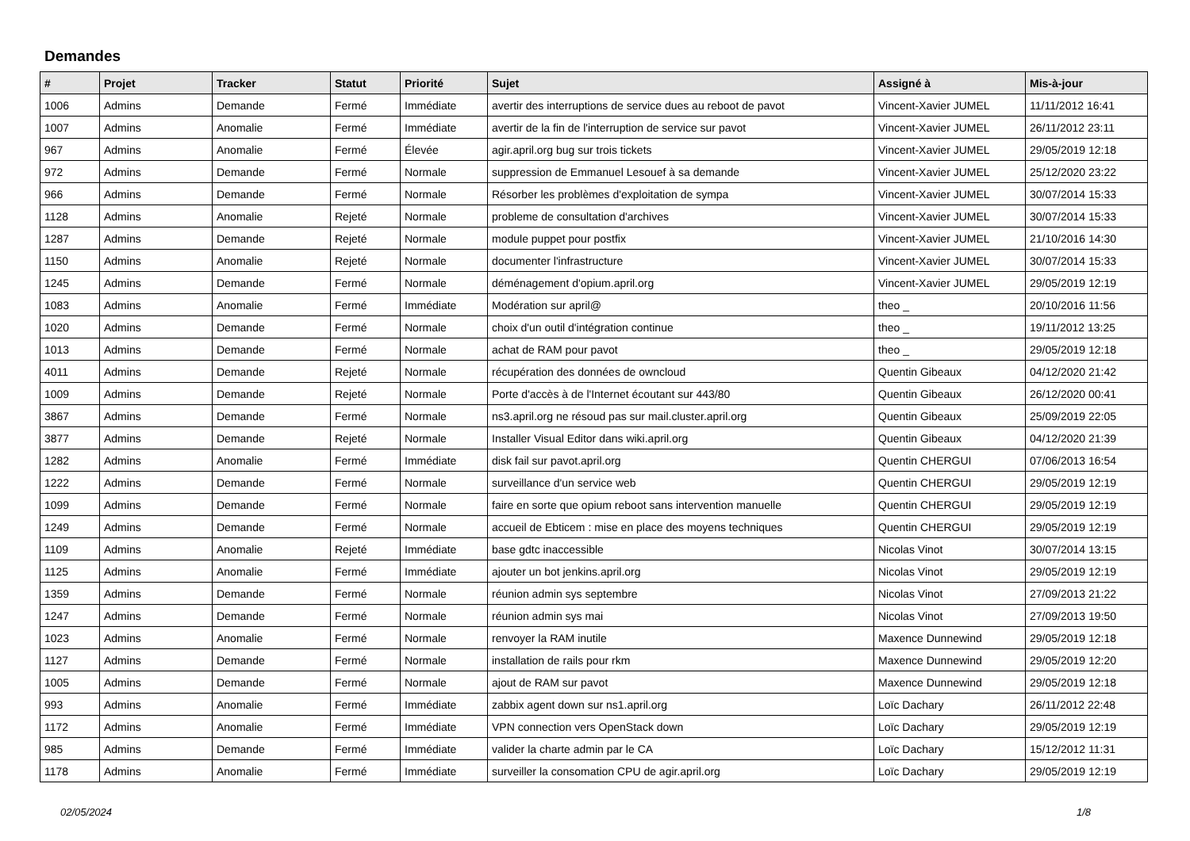Demandes
| # | Projet | Tracker | Statut | Priorité | Sujet | Assigné à | Mis-à-jour |
| --- | --- | --- | --- | --- | --- | --- | --- |
| 1006 | Admins | Demande | Fermé | Immédiate | avertir des interruptions de service dues au reboot de pavot | Vincent-Xavier JUMEL | 11/11/2012 16:41 |
| 1007 | Admins | Anomalie | Fermé | Immédiate | avertir de la fin de l'interruption de service sur pavot | Vincent-Xavier JUMEL | 26/11/2012 23:11 |
| 967 | Admins | Anomalie | Fermé | Élevée | agir.april.org bug sur trois tickets | Vincent-Xavier JUMEL | 29/05/2019 12:18 |
| 972 | Admins | Demande | Fermé | Normale | suppression de Emmanuel Lesouef à sa demande | Vincent-Xavier JUMEL | 25/12/2020 23:22 |
| 966 | Admins | Demande | Fermé | Normale | Résorber les problèmes d'exploitation de sympa | Vincent-Xavier JUMEL | 30/07/2014 15:33 |
| 1128 | Admins | Anomalie | Rejeté | Normale | probleme de consultation d'archives | Vincent-Xavier JUMEL | 30/07/2014 15:33 |
| 1287 | Admins | Demande | Rejeté | Normale | module puppet pour postfix | Vincent-Xavier JUMEL | 21/10/2016 14:30 |
| 1150 | Admins | Anomalie | Rejeté | Normale | documenter l'infrastructure | Vincent-Xavier JUMEL | 30/07/2014 15:33 |
| 1245 | Admins | Demande | Fermé | Normale | déménagement d'opium.april.org | Vincent-Xavier JUMEL | 29/05/2019 12:19 |
| 1083 | Admins | Anomalie | Fermé | Immédiate | Modération sur april@ | theo _ | 20/10/2016 11:56 |
| 1020 | Admins | Demande | Fermé | Normale | choix d'un outil d'intégration continue | theo _ | 19/11/2012 13:25 |
| 1013 | Admins | Demande | Fermé | Normale | achat de RAM pour pavot | theo _ | 29/05/2019 12:18 |
| 4011 | Admins | Demande | Rejeté | Normale | récupération des données de owncloud | Quentin Gibeaux | 04/12/2020 21:42 |
| 1009 | Admins | Demande | Rejeté | Normale | Porte d'accès à de l'Internet écoutant sur 443/80 | Quentin Gibeaux | 26/12/2020 00:41 |
| 3867 | Admins | Demande | Fermé | Normale | ns3.april.org ne résoud pas sur mail.cluster.april.org | Quentin Gibeaux | 25/09/2019 22:05 |
| 3877 | Admins | Demande | Rejeté | Normale | Installer Visual Editor dans wiki.april.org | Quentin Gibeaux | 04/12/2020 21:39 |
| 1282 | Admins | Anomalie | Fermé | Immédiate | disk fail sur pavot.april.org | Quentin CHERGUI | 07/06/2013 16:54 |
| 1222 | Admins | Demande | Fermé | Normale | surveillance d'un service web | Quentin CHERGUI | 29/05/2019 12:19 |
| 1099 | Admins | Demande | Fermé | Normale | faire en sorte que opium reboot sans intervention manuelle | Quentin CHERGUI | 29/05/2019 12:19 |
| 1249 | Admins | Demande | Fermé | Normale | accueil de Ebticem : mise en place des moyens techniques | Quentin CHERGUI | 29/05/2019 12:19 |
| 1109 | Admins | Anomalie | Rejeté | Immédiate | base gdtc inaccessible | Nicolas Vinot | 30/07/2014 13:15 |
| 1125 | Admins | Anomalie | Fermé | Immédiate | ajouter un bot jenkins.april.org | Nicolas Vinot | 29/05/2019 12:19 |
| 1359 | Admins | Demande | Fermé | Normale | réunion admin sys septembre | Nicolas Vinot | 27/09/2013 21:22 |
| 1247 | Admins | Demande | Fermé | Normale | réunion admin sys mai | Nicolas Vinot | 27/09/2013 19:50 |
| 1023 | Admins | Anomalie | Fermé | Normale | renvoyer la RAM inutile | Maxence Dunnewind | 29/05/2019 12:18 |
| 1127 | Admins | Demande | Fermé | Normale | installation de rails pour rkm | Maxence Dunnewind | 29/05/2019 12:20 |
| 1005 | Admins | Demande | Fermé | Normale | ajout de RAM sur pavot | Maxence Dunnewind | 29/05/2019 12:18 |
| 993 | Admins | Anomalie | Fermé | Immédiate | zabbix agent down sur ns1.april.org | Loïc Dachary | 26/11/2012 22:48 |
| 1172 | Admins | Anomalie | Fermé | Immédiate | VPN connection vers OpenStack down | Loïc Dachary | 29/05/2019 12:19 |
| 985 | Admins | Demande | Fermé | Immédiate | valider la charte admin par le CA | Loïc Dachary | 15/12/2012 11:31 |
| 1178 | Admins | Anomalie | Fermé | Immédiate | surveiller la consomation CPU de agir.april.org | Loïc Dachary | 29/05/2019 12:19 |
02/05/2024 1/8